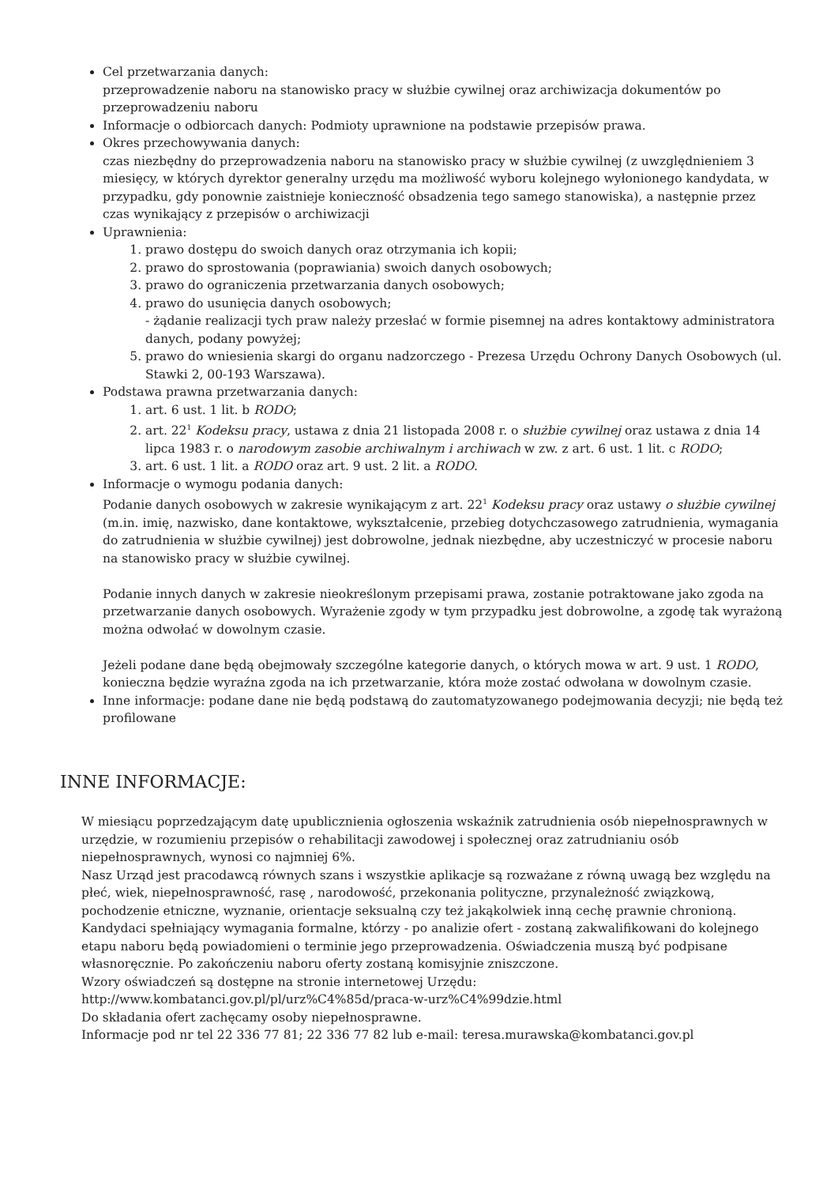Cel przetwarzania danych:
przeprowadzenie naboru na stanowisko pracy w służbie cywilnej oraz archiwizacja dokumentów po przeprowadzeniu naboru
Informacje o odbiorcach danych: Podmioty uprawnione na podstawie przepisów prawa.
Okres przechowywania danych:
czas niezbędny do przeprowadzenia naboru na stanowisko pracy w służbie cywilnej (z uwzględnieniem 3 miesięcy, w których dyrektor generalny urzędu ma możliwość wyboru kolejnego wyłonionego kandydata, w przypadku, gdy ponownie zaistnieje konieczność obsadzenia tego samego stanowiska), a następnie przez czas wynikający z przepisów o archiwizacji
Uprawnienia:
1. prawo dostępu do swoich danych oraz otrzymania ich kopii;
2. prawo do sprostowania (poprawiania) swoich danych osobowych;
3. prawo do ograniczenia przetwarzania danych osobowych;
4. prawo do usunięcia danych osobowych;
- żądanie realizacji tych praw należy przesłać w formie pisemnej na adres kontaktowy administratora danych, podany powyżej;
5. prawo do wniesienia skargi do organu nadzorczego - Prezesa Urzędu Ochrony Danych Osobowych (ul. Stawki 2, 00-193 Warszawa).
Podstawa prawna przetwarzania danych:
1. art. 6 ust. 1 lit. b RODO;
2. art. 22<sup>1</sup> Kodeksu pracy, ustawa z dnia 21 listopada 2008 r. o służbie cywilnej oraz ustawa z dnia 14 lipca 1983 r. o narodowym zasobie archiwalnym i archiwach w zw. z art. 6 ust. 1 lit. c RODO;
3. art. 6 ust. 1 lit. a RODO oraz art. 9 ust. 2 lit. a RODO.
Informacje o wymogu podania danych:
Podanie danych osobowych w zakresie wynikającym z art. 22<sup>1</sup> Kodeksu pracy oraz ustawy o służbie cywilnej (m.in. imię, nazwisko, dane kontaktowe, wykształcenie, przebieg dotychczasowego zatrudnienia, wymagania do zatrudnienia w służbie cywilnej) jest dobrowolne, jednak niezbędne, aby uczestniczyć w procesie naboru na stanowisko pracy w służbie cywilnej.
Podanie innych danych w zakresie nieokreślonym przepisami prawa, zostanie potraktowane jako zgoda na przetwarzanie danych osobowych. Wyrażenie zgody w tym przypadku jest dobrowolne, a zgodę tak wyrażoną można odwołać w dowolnym czasie.
Jeżeli podane dane będą obejmowały szczególne kategorie danych, o których mowa w art. 9 ust. 1 RODO, konieczna będzie wyraźna zgoda na ich przetwarzanie, która może zostać odwołana w dowolnym czasie.
Inne informacje: podane dane nie będą podstawą do zautomatyzowanego podejmowania decyzji; nie będą też profilowane
INNE INFORMACJE:
W miesiącu poprzedzającym datę upublicznienia ogłoszenia wskaźnik zatrudnienia osób niepełnosprawnych w urzędzie, w rozumieniu przepisów o rehabilitacji zawodowej i społecznej oraz zatrudnianiu osób niepełnosprawnych, wynosi co najmniej 6%.
Nasz Urząd jest pracodawcą równych szans i wszystkie aplikacje są rozważane z równą uwagą bez względu na płeć, wiek, niepełnosprawność, rasę , narodowość, przekonania polityczne, przynależność związkową, pochodzenie etniczne, wyznanie, orientacje seksualną czy też jakąkolwiek inną cechę prawnie chronioną.
Kandydaci spełniający wymagania formalne, którzy - po analizie ofert - zostaną zakwalifikowani do kolejnego etapu naboru będą powiadomieni o terminie jego przeprowadzenia. Oświadczenia muszą być podpisane własnoręcznie. Po zakończeniu naboru oferty zostaną komisyjnie zniszczone.
Wzory oświadczeń są dostępne na stronie internetowej Urzędu:
http://www.kombatanci.gov.pl/pl/urz%C4%85d/praca-w-urz%C4%99dzie.html
Do składania ofert zachęcamy osoby niepełnosprawne.
Informacje pod nr tel 22 336 77 81; 22 336 77 82 lub e-mail: teresa.murawska@kombatanci.gov.pl